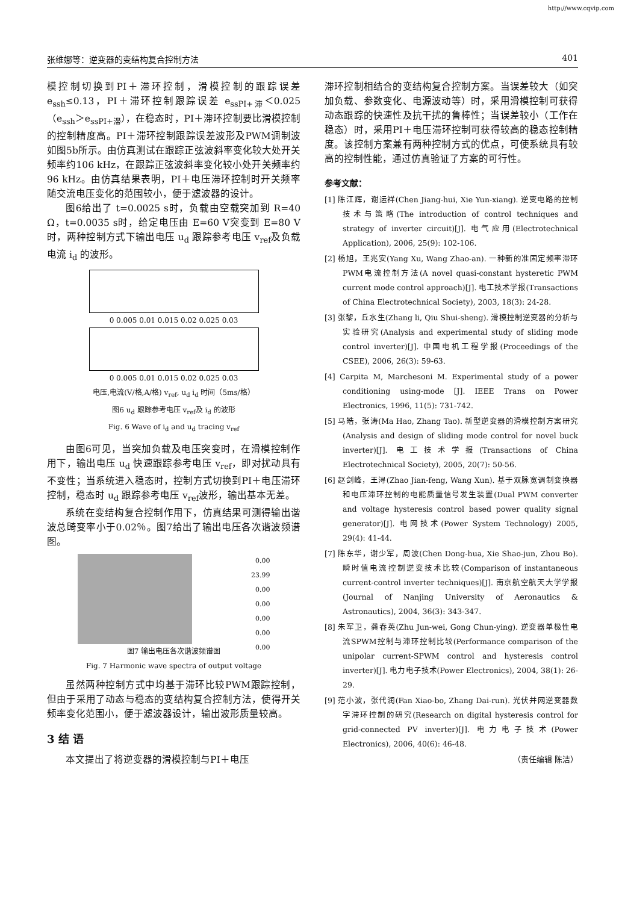http://www.cqvip.com
张维娜等：逆变器的变结构复合控制方法 401
模控制切换到PI＋滞环控制，滑模控制的跟踪误差 e<sub>ssh</sub>≤0.13，PI＋滞环控制跟踪误差 e<sub>ssPI+滞</sub>＜0.025（e<sub>ssh</sub>＞e<sub>ssPI+滞</sub>），在稳态时，PI＋滞环控制要比滑模控制的控制精度高。PI＋滞环控制跟踪误差波形及PWM调制波如图5b所示。由仿真测试在跟踪正弦波斜率变化较大处开关频率约106 kHz，在跟踪正弦波斜率变化较小处开关频率约96 kHz。由仿真结果表明，PI＋电压滞环控制时开关频率随交流电压变化的范围较小，便于滤波器的设计。
图6给出了 t=0.0025 s时，负载由空载突加到 R=40 Ω，t=0.0035 s时，给定电压由 E=60 V突变到 E=80 V时，两种控制方式下输出电压 u<sub>d</sub> 跟踪参考电压 v<sub>ref</sub>及负载电流 i<sub>d</sub> 的波形。
0 0.005 0.01 0.015 0.02 0.025 0.03
0 0.005 0.01 0.015 0.02 0.025 0.03
电压,电流(V/格,A/格) v<sub>ref</sub>, u<sub>d</sub> i<sub>d</sub> 时间（5ms/格）
图6 u<sub>d</sub> 跟踪参考电压 v<sub>ref</sub>及 i<sub>d</sub> 的波形
Fig. 6 Wave of i<sub>d</sub> and u<sub>d</sub> tracing v<sub>ref</sub>
由图6可见，当突加负载及电压突变时，在滑模控制作用下，输出电压 u<sub>d</sub> 快速跟踪参考电压 v<sub>ref</sub>，即对扰动具有不变性；当系统进入稳态时，控制方式切换到PI＋电压滞环控制，稳态时 u<sub>d</sub> 跟踪参考电压 v<sub>ref</sub>波形，输出基本无差。
系统在变结构复合控制作用下，仿真结果可测得输出谐波总畸变率小于0.02％。图7给出了输出电压各次谐波频谱图。
0.00
23.99
0.00
0.00
0.00
0.00
0.00
图7 输出电压各次谐波频谱图
Fig. 7 Harmonic wave spectra of output voltage
虽然两种控制方式中均基于滞环比较PWM跟踪控制，但由于采用了动态与稳态的变结构复合控制方法，使得开关频率变化范围小，便于滤波器设计，输出波形质量较高。
3 结 语
本文提出了将逆变器的滑模控制与PI＋电压
滞环控制相结合的变结构复合控制方案。当误差较大（如突加负载、参数变化、电源波动等）时，采用滑模控制可获得动态跟踪的快速性及抗干扰的鲁棒性；当误差较小（工作在稳态）时，采用PI＋电压滞环控制可获得较高的稳态控制精度。该控制方案兼有两种控制方式的优点，可使系统具有较高的控制性能，通过仿真验证了方案的可行性。
参考文献：
[1] 陈江辉，谢运祥(Chen Jiang-hui, Xie Yun-xiang). 逆变电路的控制技术与策略(The introduction of control techniques and strategy of inverter circuit)[J]. 电气应用(Electrotechnical Application), 2006, 25(9): 102-106.
[2] 杨旭，王兆安(Yang Xu, Wang Zhao-an). 一种新的准固定频率滞环PWM电流控制方法(A novel quasi-constant hysteretic PWM current mode control approach)[J]. 电工技术学报(Transactions of China Electrotechnical Society), 2003, 18(3): 24-28.
[3] 张黎，丘水生(Zhang li, Qiu Shui-sheng). 滑模控制逆变器的分析与实验研究(Analysis and experimental study of sliding mode control inverter)[J]. 中国电机工程学报(Proceedings of the CSEE), 2006, 26(3): 59-63.
[4] Carpita M, Marchesoni M. Experimental study of a power conditioning using-mode [J]. IEEE Trans on Power Electronics, 1996, 11(5): 731-742.
[5] 马皓，张涛(Ma Hao, Zhang Tao). 新型逆变器的滑模控制方案研究(Analysis and design of sliding mode control for novel buck inverter)[J]. 电工技术学报(Transactions of China Electrotechnical Society), 2005, 20(7): 50-56.
[6] 赵剑峰，王浔(Zhao Jian-feng, Wang Xun). 基于双脉宽调制变换器和电压滞环控制的电能质量信号发生装置(Dual PWM converter and voltage hysteresis control based power quality signal generator)[J]. 电网技术(Power System Technology) 2005, 29(4): 41-44.
[7] 陈东华，谢少军，周波(Chen Dong-hua, Xie Shao-jun, Zhou Bo). 瞬时值电流控制逆变技术比较(Comparison of instantaneous current-control inverter techniques)[J]. 南京航空航天大学学报(Journal of Nanjing University of Aeronautics & Astronautics), 2004, 36(3): 343-347.
[8] 朱军卫，龚春英(Zhu Jun-wei, Gong Chun-ying). 逆变器单极性电流SPWM控制与滞环控制比较(Performance comparison of the unipolar current-SPWM control and hysteresis control inverter)[J]. 电力电子技术(Power Electronics), 2004, 38(1): 26-29.
[9] 范小波，张代润(Fan Xiao-bo, Zhang Dai-run). 光伏并网逆变器数字滞环控制的研究(Research on digital hysteresis control for grid-connected PV inverter)[J]. 电力电子技术(Power Electronics), 2006, 40(6): 46-48.
（责任编辑 陈洁）